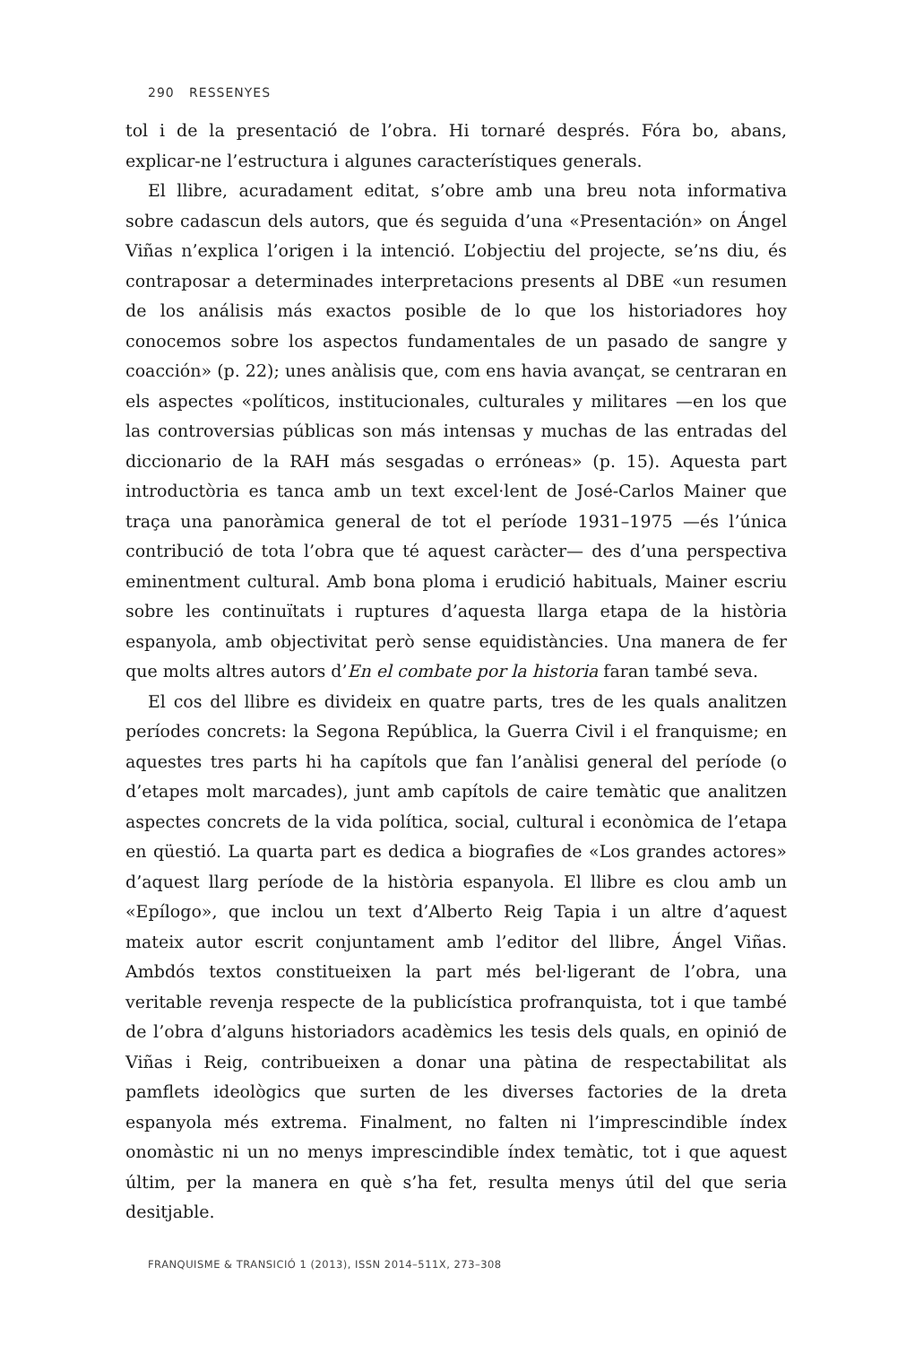290 RESSENYES
tol i de la presentació de l’obra. Hi tornaré després. Fóra bo, abans, explicar-ne l’estructura i algunes característiques generals.
El llibre, acuradament editat, s’obre amb una breu nota informativa sobre cadascun dels autors, que és seguida d’una «Presentación» on Ángel Viñas n’explica l’origen i la intenció. L’objectiu del projecte, se’ns diu, és contraposar a determinades interpretacions presents al DBE «un resumen de los análisis más exactos posible de lo que los historiadores hoy conocemos sobre los aspectos fundamentales de un pasado de sangre y coacción» (p. 22); unes anàlisis que, com ens havia avançat, se centraran en els aspectes «políticos, institucionales, culturales y militares —en los que las controversias públicas son más intensas y muchas de las entradas del diccionario de la RAH más sesgadas o erróneas» (p. 15). Aquesta part introductòria es tanca amb un text excel·lent de José-Carlos Mainer que traça una panoràmica general de tot el període 1931–1975 —és l’única contribució de tota l’obra que té aquest caràcter— des d’una perspectiva eminentment cultural. Amb bona ploma i erudició habituals, Mainer escriu sobre les continuïtats i ruptures d’aquesta llarga etapa de la història espanyola, amb objectivitat però sense equidistàncies. Una manera de fer que molts altres autors d’En el combate por la historia faran també seva.
El cos del llibre es divideix en quatre parts, tres de les quals analitzen períodes concrets: la Segona República, la Guerra Civil i el franquisme; en aquestes tres parts hi ha capítols que fan l’anàlisi general del període (o d’etapes molt marcades), junt amb capítols de caire temàtic que analitzen aspectes concrets de la vida política, social, cultural i econòmica de l’etapa en qüestió. La quarta part es dedica a biografies de «Los grandes actores» d’aquest llarg període de la història espanyola. El llibre es clou amb un «Epílogo», que inclou un text d’Alberto Reig Tapia i un altre d’aquest mateix autor escrit conjuntament amb l’editor del llibre, Ángel Viñas. Ambdós textos constitueixen la part més bel·ligerant de l’obra, una veritable revenja respecte de la publicística profranquista, tot i que també de l’obra d’alguns historiadors acadèmics les tesis dels quals, en opinió de Viñas i Reig, contribueixen a donar una pàtina de respectabilitat als pamflets ideològics que surten de les diverses factories de la dreta espanyola més extrema. Finalment, no falten ni l’imprescindible índex onomàstic ni un no menys imprescindible índex temàtic, tot i que aquest últim, per la manera en què s’ha fet, resulta menys útil del que seria desitjable.
FRANQUISME & TRANSICIÓ 1 (2013), ISSN 2014–511X, 273–308